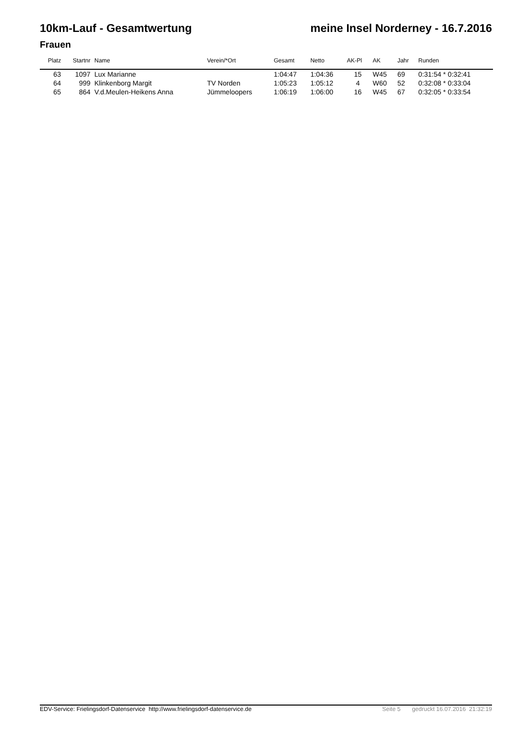10km-Lauf - Gesamtwertung meine Insel Norderney - 16.7.2016
Frauen
| Platz | Startnr | Name | Verein/*Ort | Gesamt | Netto | AK-Pl | AK | Jahr | Runden |
| --- | --- | --- | --- | --- | --- | --- | --- | --- | --- |
| 63 | 1097 | Lux Marianne | | 1:04:47 | 1:04:36 | 15 | W45 | 69 | 0:31:54 * 0:32:41 |
| 64 | 999 | Klinkenborg Margit | TV Norden | 1:05:23 | 1:05:12 | 4 | W60 | 52 | 0:32:08 * 0:33:04 |
| 65 | 864 | V.d.Meulen-Heikens Anna | Jümmeloopers | 1:06:19 | 1:06:00 | 16 | W45 | 67 | 0:32:05 * 0:33:54 |
EDV-Service: Frielingsdorf-Datenservice http://www.frielingsdorf-datenservice.de Seite 5 gedruckt 16.07.2016 21:32:19